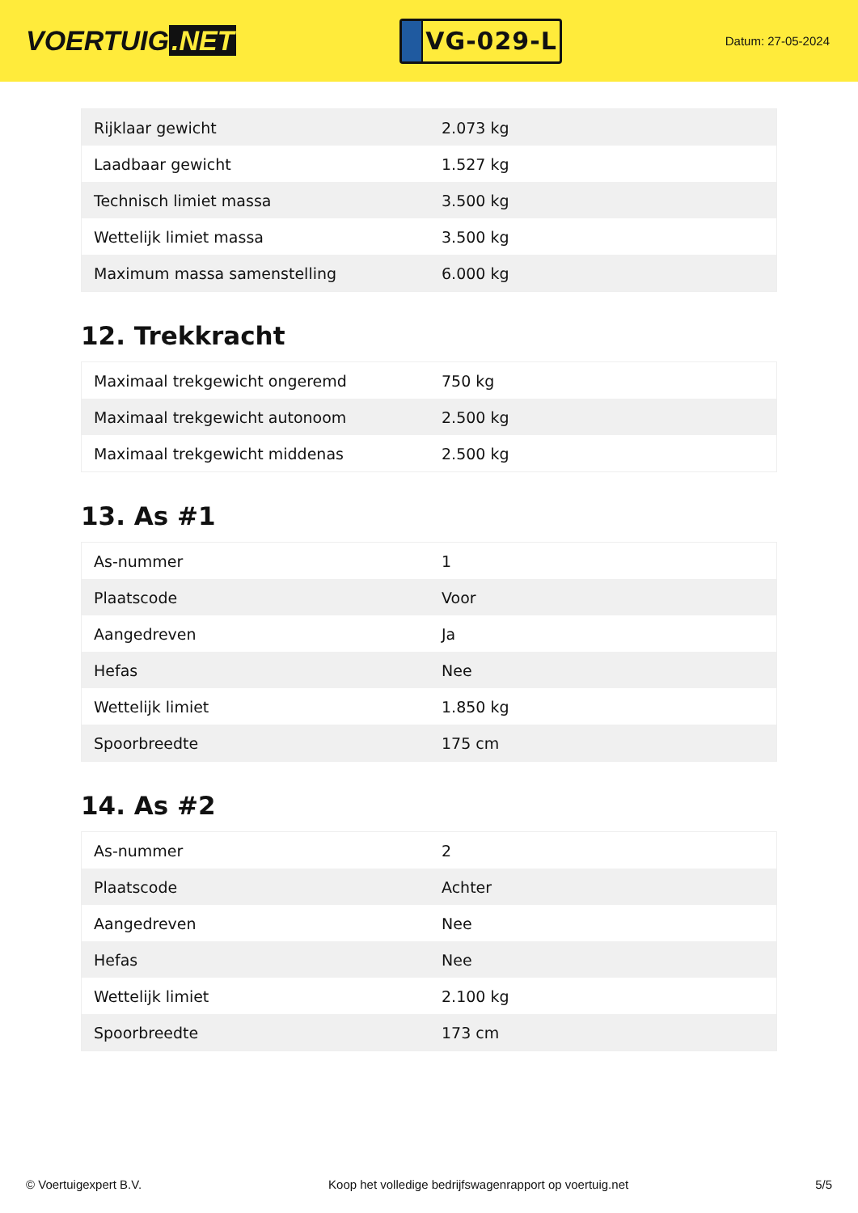VOERTUIG.NET
VG-029-L
Datum: 27-05-2024
| Rijklaar gewicht | 2.073 kg |
| Laadbaar gewicht | 1.527 kg |
| Technisch limiet massa | 3.500 kg |
| Wettelijk limiet massa | 3.500 kg |
| Maximum massa samenstelling | 6.000 kg |
12. Trekkracht
| Maximaal trekgewicht ongeremd | 750 kg |
| Maximaal trekgewicht autonoom | 2.500 kg |
| Maximaal trekgewicht middenas | 2.500 kg |
13. As #1
| As-nummer | 1 |
| Plaatscode | Voor |
| Aangedreven | Ja |
| Hefas | Nee |
| Wettelijk limiet | 1.850 kg |
| Spoorbreedte | 175 cm |
14. As #2
| As-nummer | 2 |
| Plaatscode | Achter |
| Aangedreven | Nee |
| Hefas | Nee |
| Wettelijk limiet | 2.100 kg |
| Spoorbreedte | 173 cm |
© Voertuigexpert B.V. Koop het volledige bedrijfswagenrapport op voertuig.net 5/5